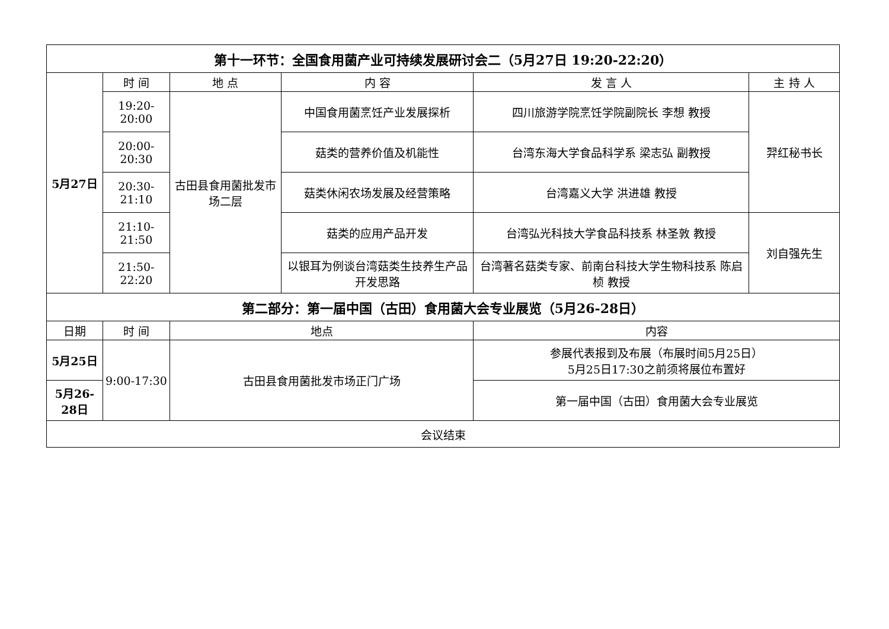| 第十一环节：全国食用菌产业可持续发展研讨会二（5月27日 19:20-22:20） | | | | | |
| 5月27日 | 时 间 | 地 点 | 内 容 | 发 言 人 | 主 持 人 |
| | 19:20-20:00 | 古田县食用菌批发市场二层 | 中国食用菌烹饪产业发展探析 | 四川旅游学院烹饪学院副院长 李想 教授 | 羿红秘书长 |
| | 20:00-20:30 | | 菇类的营养价值及机能性 | 台湾东海大学食品科学系 梁志弘 副教授 | |
| | 20:30-21:10 | | 菇类休闲农场发展及经营策略 | 台湾嘉义大学 洪进雄 教授 | |
| | 21:10-21:50 | | 菇类的应用产品开发 | 台湾弘光科技大学食品科技系 林圣敦 教授 | 刘自强先生 |
| | 21:50-22:20 | | 以银耳为例谈台湾菇类生技养生产品开发思路 | 台湾著名菇类专家、前南台科技大学生物科技系 陈启桢 教授 | |
| 第二部分：第一届中国（古田）食用菌大会专业展览（5月26-28日） | | | | | |
| 日期 | 时 间 | 地点 | | 内容 | |
| 5月25日 | 9:00-17:30 | 古田县食用菌批发市场正门广场 | | 参展代表报到及布展（布展时间5月25日） 5月25日17:30之前须将展位布置好 | |
| 5月26-28日 | | | | 第一届中国（古田）食用菌大会专业展览 | |
| 会议结束 | | | | | |